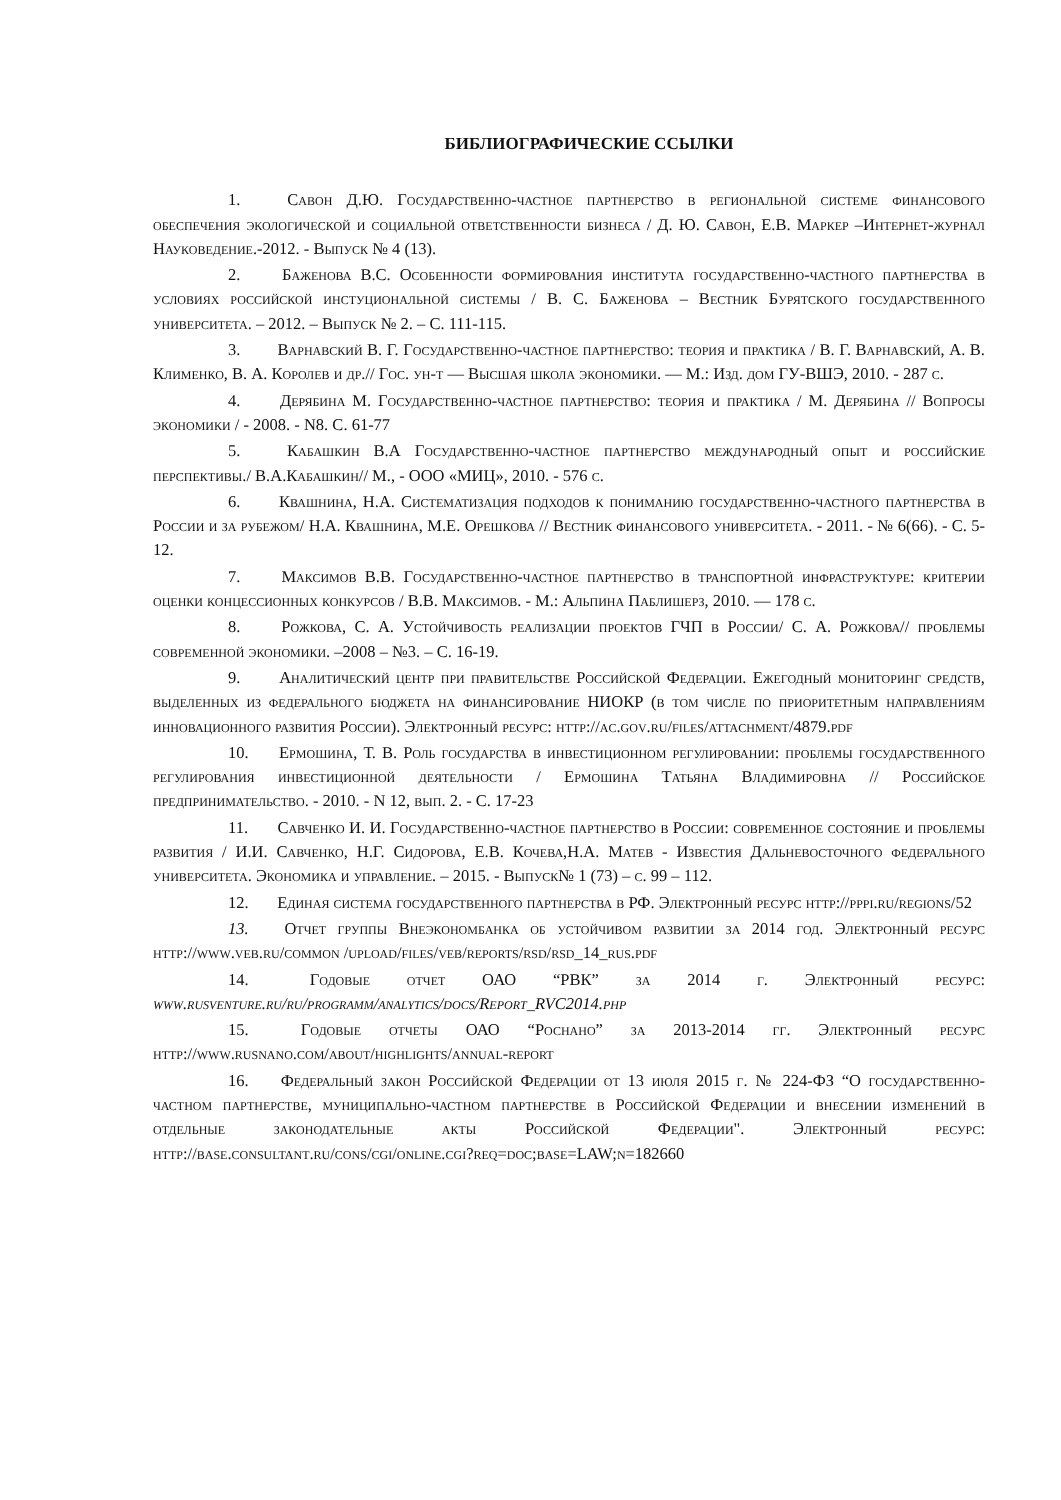БИБЛИОГРАФИЧЕСКИЕ ССЫЛКИ
1. Савон Д.Ю. Государственно-частное партнерство в региональной системе финансового обеспечения экологической и социальной ответственности бизнеса / Д. Ю. Савон, Е.В. Маркер –Интернет-журнал Науковедение.-2012. - Выпуск № 4 (13).
2. Баженова В.С. Особенности формирования института государственно-частного партнерства в условиях российской инстуциональной системы / В. С. Баженова – Вестник Бурятского государственного университета. – 2012. – Выпуск № 2. – С. 111-115.
3. Варнавский В. Г. Государственно-частное партнерство: теория и практика / В. Г. Варнавский, А. В. Клименко, В. А. Королев и др.// Гос. ун-т — Высшая школа экономики. — М.: Изд. дом ГУ-ВШЭ, 2010. - 287 с.
4. Дерябина М. Государственно-частное партнерство: теория и практика / М. Дерябина // Вопросы экономики / - 2008. - N8. С. 61-77
5. Кабашкин В.А Государственно-частное партнерство международный опыт и российские перспективы./ В.А.Кабашкин// М., - ООО «МИЦ», 2010. - 576 с.
6. Квашнина, Н.А. Систематизация подходов к пониманию государственно-частного партнерства в России и за рубежом/ Н.А. Квашнина, М.Е. Орешкова // Вестник финансового университета. - 2011. - № 6(66). - С. 5-12.
7. Максимов В.В. Государственно-частное партнерство в транспортной инфраструктуре: критерии оценки концессионных конкурсов / В.В. Максимов. - М.: Альпина Паблишерз, 2010. — 178 с.
8. Рожкова, С. А. Устойчивость реализации проектов ГЧП в России/ С. А. Рожкова// проблемы современной экономики. –2008 – №3. – С. 16-19.
9. Аналитический центр при правительстве Российской Федерации. Ежегодный мониторинг средств, выделенных из федерального бюджета на финансирование НИОКР (в том числе по приоритетным направлениям инновационного развития России). Электронный ресурс: http://ac.gov.ru/files/attachment/4879.pdf
10. Ермошина, Т. В. Роль государства в инвестиционном регулировании: проблемы государственного регулирования инвестиционной деятельности / Ермошина Татьяна Владимировна // Российское предпринимательство. - 2010. - N 12, вып. 2. - С. 17-23
11. Савченко И. И. Государственно-частное партнерство в России: современное состояние и проблемы развития / И.И. Савченко, Н.Г. Сидорова, Е.В. Кочева,Н.А. Матев - Известия Дальневосточного федерального университета. Экономика и управление. – 2015. - Выпуск№ 1 (73) – с. 99 – 112.
12. Единая система государственного партнерства в РФ. Электронный ресурс http://pppi.ru/regions/52
13. Отчет группы Внеэкономбанка об устойчивом развитии за 2014 год. Электронный ресурс http://www.veb.ru/common /upload/files/veb/reports/rsd/rsd_14_rus.pdf
14. Годовые отчет ОАО “РВК” за 2014 г. Электронный ресурс: www.rusventure.ru/ru/programm/analytics/docs/Report_RVC2014.php
15. Годовые отчеты ОАО “Роснано” за 2013-2014 гг. Электронный ресурс http://www.rusnano.com/about/highlights/annual-report
16. Федеральный закон Российской Федерации от 13 июля 2015 г. № 224-ФЗ “О государственно-частном партнерстве, муниципально-частном партнерстве в Российской Федерации и внесении изменений в отдельные законодательные акты Российской Федерации". Электронный ресурс: http://base.consultant.ru/cons/cgi/online.cgi?req=doc;base=LAW;n=182660